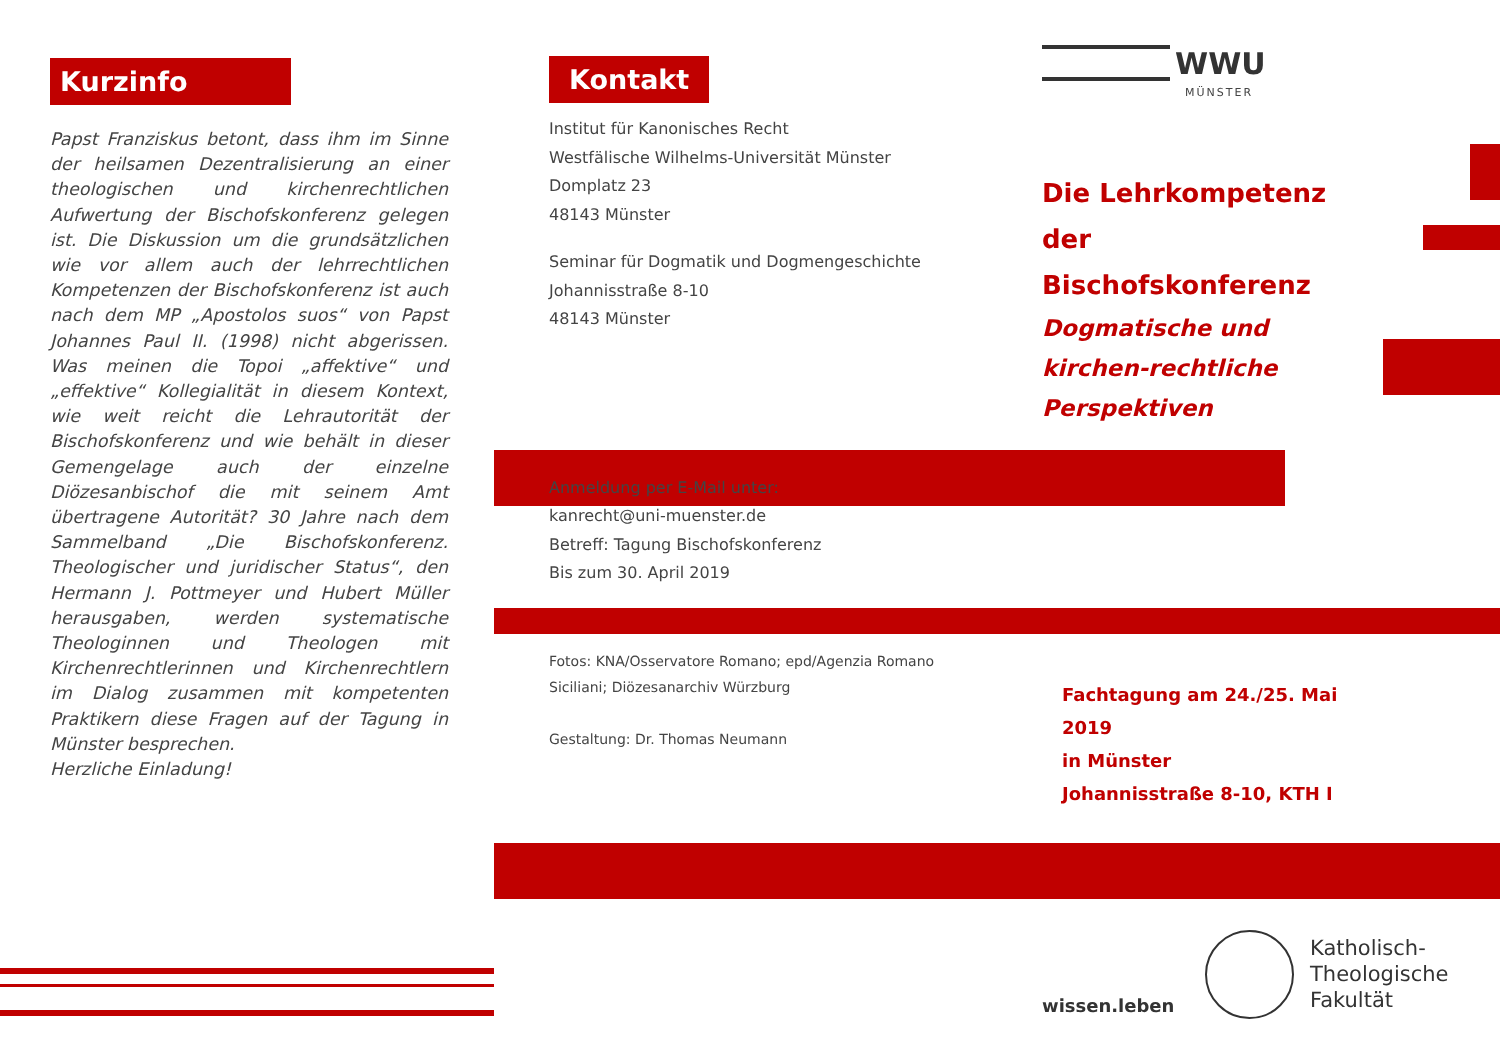Kurzinfo
Papst Franziskus betont, dass ihm im Sinne der heilsamen Dezentralisierung an einer theologischen und kirchenrechtlichen Aufwertung der Bischofskonferenz gelegen ist. Die Diskussion um die grundsätzlichen wie vor allem auch der lehrrechtlichen Kompetenzen der Bischofskonferenz ist auch nach dem MP „Apostolos suos“ von Papst Johannes Paul II. (1998) nicht abgerissen. Was meinen die Topoi „affektive“ und „effektive“ Kollegialität in diesem Kontext, wie weit reicht die Lehrautorität der Bischofskonferenz und wie behält in dieser Gemengelage auch der einzelne Diözesanbischof die mit seinem Amt übertragene Autorität? 30 Jahre nach dem Sammelband „Die Bischofskonferenz. Theologischer und juridischer Status“, den Hermann J. Pottmeyer und Hubert Müller herausgaben, werden systematische Theologinnen und Theologen mit Kirchenrechtlerinnen und Kirchenrechtlern im Dialog zusammen mit kompetenten Praktikern diese Fragen auf der Tagung in Münster besprechen.
Herzliche Einladung!
Kontakt
Institut für Kanonisches Recht
Westfälische Wilhelms-Universität Münster
Domplatz 23
48143 Münster
Seminar für Dogmatik und Dogmengeschichte
Johannisstraße 8-10
48143 Münster
Anmeldung per E-Mail unter:
kanrecht@uni-muenster.de
Betreff: Tagung Bischofskonferenz
Bis zum 30. April 2019
Fotos: KNA/Osservatore Romano; epd/Agenzia Romano Siciliani; Diözesanarchiv Würzburg
Gestaltung: Dr. Thomas Neumann
WWU
MÜNSTER
Die Lehrkompetenz der Bischofskonferenz
Dogmatische und kirchen-rechtliche Perspektiven
Fachtagung am 24./25. Mai 2019
in Münster
Johannisstraße 8-10, KTH I
wissen.leben
Katholisch-
Theologische
Fakultät